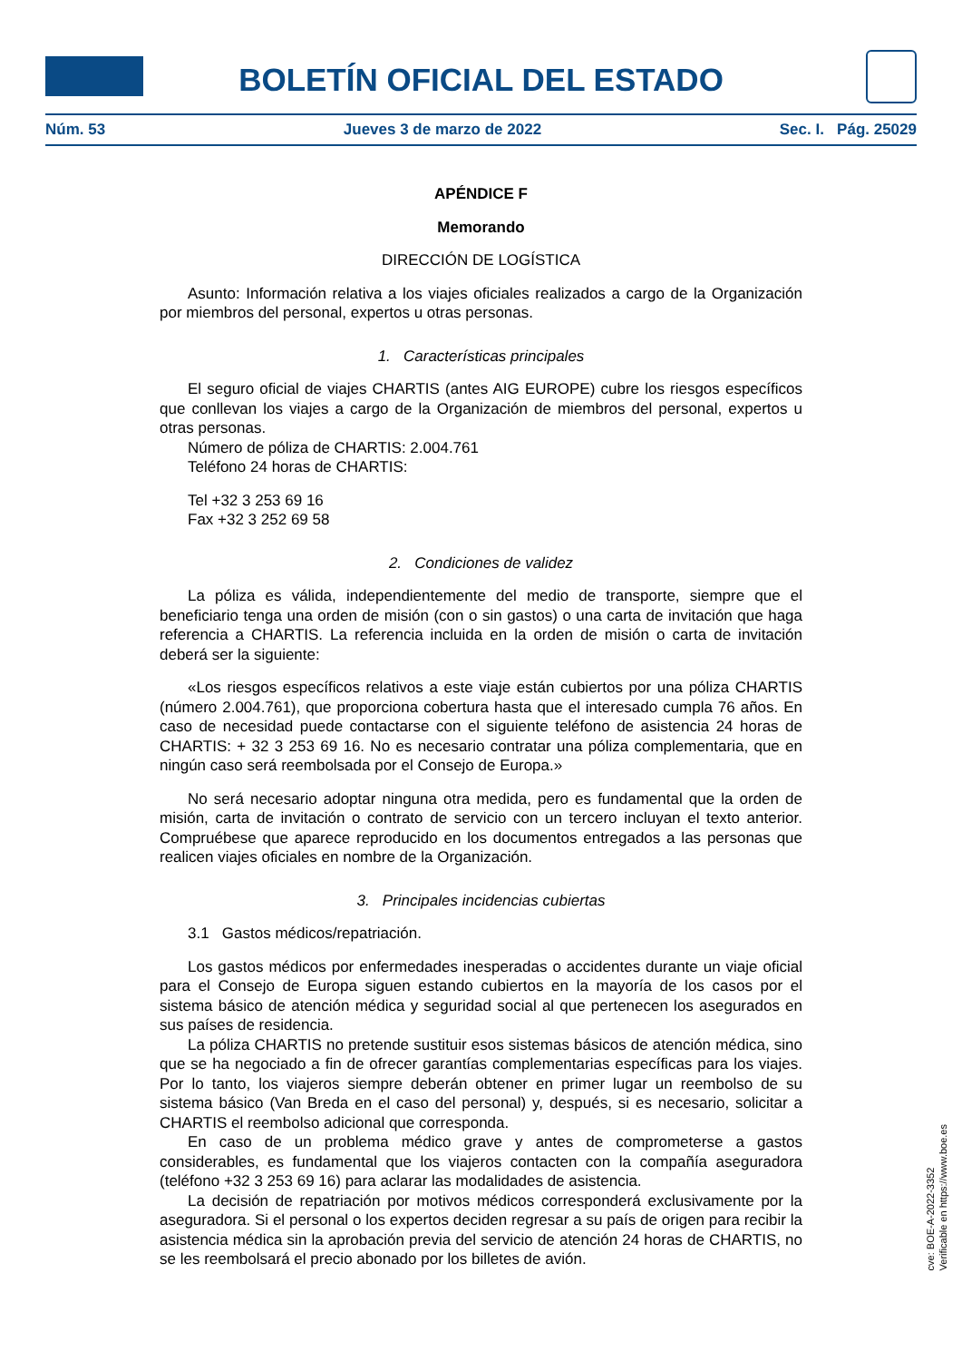BOLETÍN OFICIAL DEL ESTADO
Núm. 53 Jueves 3 de marzo de 2022 Sec. I. Pág. 25029
APÉNDICE F
Memorando
DIRECCIÓN DE LOGÍSTICA
Asunto: Información relativa a los viajes oficiales realizados a cargo de la Organización por miembros del personal, expertos u otras personas.
1. Características principales
El seguro oficial de viajes CHARTIS (antes AIG EUROPE) cubre los riesgos específicos que conllevan los viajes a cargo de la Organización de miembros del personal, expertos u otras personas.
Número de póliza de CHARTIS: 2.004.761
Teléfono 24 horas de CHARTIS:
Tel +32 3 253 69 16
Fax +32 3 252 69 58
2. Condiciones de validez
La póliza es válida, independientemente del medio de transporte, siempre que el beneficiario tenga una orden de misión (con o sin gastos) o una carta de invitación que haga referencia a CHARTIS. La referencia incluida en la orden de misión o carta de invitación deberá ser la siguiente:
«Los riesgos específicos relativos a este viaje están cubiertos por una póliza CHARTIS (número 2.004.761), que proporciona cobertura hasta que el interesado cumpla 76 años. En caso de necesidad puede contactarse con el siguiente teléfono de asistencia 24 horas de CHARTIS: + 32 3 253 69 16. No es necesario contratar una póliza complementaria, que en ningún caso será reembolsada por el Consejo de Europa.»
No será necesario adoptar ninguna otra medida, pero es fundamental que la orden de misión, carta de invitación o contrato de servicio con un tercero incluyan el texto anterior. Compruébese que aparece reproducido en los documentos entregados a las personas que realicen viajes oficiales en nombre de la Organización.
3. Principales incidencias cubiertas
3.1 Gastos médicos/repatriación.
Los gastos médicos por enfermedades inesperadas o accidentes durante un viaje oficial para el Consejo de Europa siguen estando cubiertos en la mayoría de los casos por el sistema básico de atención médica y seguridad social al que pertenecen los asegurados en sus países de residencia.
La póliza CHARTIS no pretende sustituir esos sistemas básicos de atención médica, sino que se ha negociado a fin de ofrecer garantías complementarias específicas para los viajes. Por lo tanto, los viajeros siempre deberán obtener en primer lugar un reembolso de su sistema básico (Van Breda en el caso del personal) y, después, si es necesario, solicitar a CHARTIS el reembolso adicional que corresponda.
En caso de un problema médico grave y antes de comprometerse a gastos considerables, es fundamental que los viajeros contacten con la compañía aseguradora (teléfono +32 3 253 69 16) para aclarar las modalidades de asistencia.
La decisión de repatriación por motivos médicos corresponderá exclusivamente por la aseguradora. Si el personal o los expertos deciden regresar a su país de origen para recibir la asistencia médica sin la aprobación previa del servicio de atención 24 horas de CHARTIS, no se les reembolsará el precio abonado por los billetes de avión.
cve: BOE-A-2022-3352
Verificable en https://www.boe.es